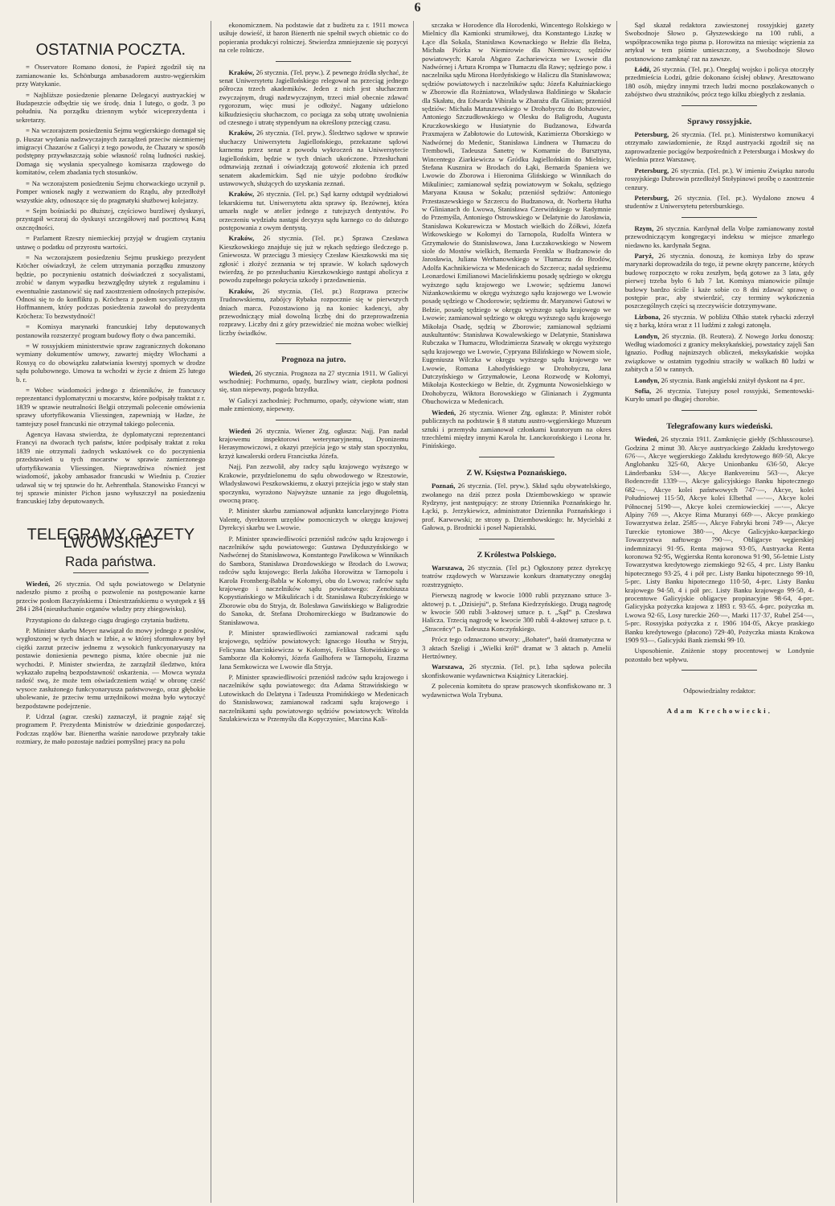6
OSTATNIA POCZTA.
= Osservatore Romano donosi, że Papież zgodził się na zamianowanie ks. Schönburga ambasadorem austro-węgierskim przy Watykanie.
= Najbliższe posiedzenie plenarne Delegacyi austryackiej w Budapeszcie odbędzie się we środę. dnia 1 lutego, o godz. 3 po południu. Na porządku dziennym wybór wiceprezydenta i sekretarzy.
= Na wczorajszem posiedzeniu Sejmu węgierskiego domagał się p. Huszar wydania nadzwyczajnych zarządzeń przeciw niezmiernej imigracyi Chazarów z Galicyi z tego powodu, że Chazary w sposób podstępny przywłaszczają sobie własność rolną ludności ruskiej. Domaga się wysłania specyalnego komisarza rządowego do komitatów, celem zbadania tych stosunków.
= Na wczorajszem posiedzeniu Sejmu chorwackiego uczynił p. Pomper wniosek nagły z wezwaniem do Rządu, aby przedłożył wszystkie akty, odnoszące się do pragmatyki służbowej kolejarzy.
= Sejm bośniacki po dłuższej, częściowo burzliwej dyskusyi, przystąpił wczoraj do dyskusyi szczegółowej nad pocztową Kasą oszczędności.
= Parlament Rzeszy niemieckiej przyjął w drugiem czytaniu ustawę o podatku od przyrostu wartości.
= Na wczorajszem posiedzeniu Sejmu pruskiego prezydent Kröcher oświadczył, że celem utrzymania porządku zmuszony będzie, po poczynieniu ostatnich doświadczeń z socyalistami, zrobić w danym wypadku bezwzględny użytek z regulaminu i ewentualnie zastanowić się nad zaostrzeniem odnośnych przepisów. Odnosi się to do konfliktu p. Kröchera z posłem socyalistycznym Hoffmannem, który podczas posiedzenia zawołał do prezydenta Kröchera: To bezwstydność!
= Komisya marynarki francuskiej Izby deputowanych postanowiła rozszerzyć program budowy floty o dwa pancerniki.
= W rossyjskiem ministerstwie spraw zagranicznych dokonano wymiany dokumentów umowy, zawartej między Włochami a Rossyą co do obowiązku załatwiania kwestyj spornych w drodze sądu polubownego. Umowa ta wchodzi w życie z dniem 25 lutego b. r.
= Wobec wiadomości jednego z dzienników, że francuscy reprezentanci dyplomatyczni u mocarstw, które podpisały traktat z r. 1839 w sprawie neutralności Belgii otrzymali polecenie omówienia sprawy ufortyfikowania Vliessingen, zapewniają w Hadze, że tamtejszy poseł francuski nie otrzymał takiego polecenia.
Agencya Havasa stwierdza, że dyplomatyczni reprezentanci Francyi na dworach tych państw, które podpisały traktat z roku 1839 nie otrzymali żadnych wskazówek co do poczynienia przedstawień u tych mocarstw w sprawie zamierzonego ufortyfikowania Vliessingen. Nieprawdziwa również jest wiadomość, jakoby ambasador francuski w Wiedniu p. Crozier udawał się w tej sprawie do hr. Aehrenthala. Stanowisko Francyi w tej sprawie minister Pichon jasno wyłuszczył na posiedzeniu francuskiej Izby deputowanych.
TELEGRAMY GAZETY LWOWSKIEJ
Rada państwa.
Wiedeń, 26 stycznia. Od sądu powiatowego w Delatynie nadeszło pismo z prośbą o pozwolenie na postępowanie karne przeciw posłom Baczyńskiemu i Dniestrzańskiemu o występek z §§ 284 i 284 (nieusłuchanie organów władzy przy zbiegowisku).
Przystąpiono do dalszego ciągu drugiego czytania budżetu.
P. Minister skarbu Meyer nawiązał do mowy jednego z posłów, wygłoszonej w tych dniach w Izbie, a w której sformułowany był ciężki zarzut przeciw jednemu z wysokich funkcyonaryuszy na postawie doniesienia pewnego pisma, które obecnie już nie wychodzi. P. Minister stwierdza, że zarządził śledztwo, która wykazało zupełną bezpodstawność oskarżenia. — Mowca wyraża radość swą, że może tem oświadczeniem wziąć w obronę cześć wysoce zasłużonego funkcyonaryusza państwowego, oraz głębokie ubolewanie, że przeciw temu urzędnikowi można było wytoczyć bezpodstawne podejrzenie.
P. Udrzal (agrar. czeski) zaznaczył, iż pragnie zająć się programem P. Prezydenta Ministrów w dziedzinie gospodarczej. Podczas rządów bar. Bienertha waśnie narodowe przybrały takie rozmiary, że mało pozostaje nadziei pomyślnej pracy na polu
ekonomicznem. Na podstawie dat z budżetu za r. 1911 mowca usiłuje dowieść, iż baron Bienerth nie spełnił swych obietnic co do popierania produkcyi rolniczej. Stwierdza zmniejszenie się pozycyi na cele rolnicze.
Kraków, 26 stycznia. (Tel. pryw.). Z pewnego źródła słychać, że senat Uniwersytetu Jagiellońskiego relegował na przeciąg jednego półrocza trzech akademików. Jeden z nich jest słuchaczem zwyczajnym, drugi nadzwyczajnym, trzeci miał obecnie zdawać rygorozum, więc musi je odłożyć. Nagany udzielono kilkudziesięciu słuchaczom, co pociąga za sobą utratę uwolnienia od czesnego i utratę stypendyum na określony przeciąg czasu.
Kraków, 26 stycznia. (Tel. pryw.). Śledztwo sądowe w sprawie słuchaczy Uniwersytetu Jagiellońskiego, przekazane sądowi karnemu przez senat z powodu wykroczeń na Uniwersytecie Jagiellońskim, będzie w tych dniach ukończone. Przesłuchani odmawiają zeznań i oświadczają gotowość złożenia ich przed senatem akademickim. Sąd nie użyje podobno środków ustawowych, służących do uzyskania zeznań.
Kraków, 26 stycznia. (Tel. pr.) Sąd karny odstąpił wydziałowi lekarskiemu tut. Uniwersytetu akta sprawy śp. Bezównej, która umarła nagle w atelier jednego z tutejszych dentystów. Po orzeczeniu wydziału nastąpi decyzya sądu karnego co do dalszego postępowania z owym dentystą.
Kraków, 26 stycznia. (Tel. pr.) Sprawa Czesława Kieszkowskiego znajduje się już w rękach sędziego śledczego p. Gniewosza. W przeciągu 3 miesięcy Czesław Kieszkowski ma się zgłosić i złożyć zeznania w tej sprawie. W kołach sądowych twierdzą, że po przesłuchaniu Kieszkowskiego nastąpi abolicya z powodu zupełnego pokrycia szkody i przedawnienia.
Kraków, 26 stycznia. (Tel. pr.) Rozprawa przeciw Trudnowskiemu, zabójcy Rybaka rozpocznie się w pierwszych dniach marca. Pozostawiono ją na koniec kadencyi, aby przewodniczący miał dowolną liczbę dni do przeprowadzenia rozprawy. Liczby dni z góry przewidzieć nie można wobec wielkiej liczby świadków.
Prognoza na jutro.
Wiedeń, 26 stycznia. Prognoza na 27 stycznia 1911. W Galicyi wschodniej: Pochmurno, opady, burzliwy wiatr, ciepłota podnosi się, stan niepewny, pogoda brzydka.
W Galicyi zachodniej: Pochmurno, opady, ożywione wiatr, stan małe zmieniony, niepewny.
Wiedeń 26 stycznia. Wiener Ztg. ogłasza: Najj. Pan nadał krajowemu inspektorowi weterynaryjnemu, Dyonizemu Herasymowiczowi, z okazyi przejścia jego w stały stan spoczynku, krzyż kawalerski orderu Franciszka Józefa.
Najj. Pan zezwolił, aby radcy sądu krajowego wyższego w Krakowie, przydzielonemu do sądu obwodowego w Rzeszowie, Władysławowi Peszkowskiemu, z okazyi przejścia jego w stały stan spoczynku, wyrażono Najwyższe uznanie za jego długoletnią, owocną pracę.
P. Minister skarbu zamianował adjunkta kancelaryjnego Piotra Valentę, dyrektorem urzędów pomocniczych w okręgu krajowej Dyrekcyi skarbu we Lwowie.
P. Minister sprawiedliwości przeniósł radców sądu krajowego i naczelników sądu powiatowego: Gustawa Dyduszyńskiego w Nadwórnej do Stanisławowa, Konstantego Pawlikowa w Winnikach do Sambora, Stanisława Drozdowskiego w Brodach do Lwowa; radców sądu krajowego: Berla Jakóba Horowitza w Tarnopolu i Karola Fronsberg-Babla w Kołomyi, obu do Lwowa; radców sądu krajowego i naczelników sądu powiatowego: Zenobiusza Kopystiańskiego w Mikulińcach i dr. Stanisława Rubczyńskiego w Zborowie obu do Stryja, dr. Bolesława Gawińskiego w Baligrodzie do Sanoka, dr. Stefana Drohomireckiego w Budzanowie do Stanisławowa.
P. Minister sprawiedliwości zamianował radcami sądu krajowego, sędziów powiatowych: Ignacego Houtha w Stryju, Felicyana Marcinkiewicza w Kołomyi, Feliksa Słotwińskiego w Samborze dla Kołomyi, Józefa Gailhofera w Tarnopolu, Erazma Jana Semkowicza we Lwowie dla Stryja.
P. Minister sprawiedliwości przeniósł radców sądu krajowego i naczelników sądu powiatowego: dra Adama Strawińskiego w Lutowiskach do Delatyna i Tadeusza Promińskiego w Medenicach do Stanisławowa; zamianował radcami sądu krajowego i naczelnikami sądu powiatowego sędziów powiatowych: Witolda Szulakiewicza w Przemyślu dla Kopyczyniec, Marcina Kali-
szczaka w Horodence dla Horodenki, Wincentego Rolskiego w Mielnicy dla Kamionki strumiłowej, dra Konstantego Liszkę w Łące dla Sokala, Stanisława Kownackiego w Bełzie dla Bełza, Michała Piórka w Niemirowie dla Niemirowa; sędziów powiatowych: Karola Abgaro Zachariewicza we Lwowie dla Nadwórnej i Artura Krompa w Tłumaczu dla Rawy; sędziego pow. i naczelnika sądu Mirona Hordyńskiego w Haliczu dla Stanisławowa; sędziów powiatowych i naczelników sądu: Józefa Kałużniackiego w Zborowie dla Rożniatowa, Władysława Baldiniego w Skałacie dla Skałatu, dra Edwarda Vibirala w Zbarażu dla Glinian; przeniósł sędziów: Michała Matuszewskiego w Drohobyczu do Bołszowiec, Antoniego Szczudłowskiego w Olesku do Baligrodu, Augusta Kruczkowskiego w Husiatynie do Budzanowa, Edwarda Praxmajera w Zabłotowie do Lutowisk, Kazimierza Oborskiego w Nadwórnej do Medenic, Stanisława Lindnera w Tłumaczu do Trembowli, Tadeusza Sanetrę w Komarnie do Bursztyna, Wincentego Ziarkiewicza w Gródku Jagiellońskim do Mielnicy, Stefana Kusznira w Brodach do Łąki, Bernarda Spaniera we Lwowie do Zborowa i Hieronima Glińskiego w Winnikach do Mikuliniec; zamianował sędzią powiatowym w Sokalu, sędziego Maryana Krausa w Sokalu; przeniósł sędziów: Antoniego Przestaszewskiego w Szczercu do Budzanowa, dr. Norberta Hutha w Glinianach do Lwowa, Stanisława Czerwińskiego w Radymnie do Przemyśla, Antoniego Ostrowskiego w Delatynie do Jarosławia, Stanisława Kokurewicza w Mostach wielkich do Żółkwi, Józefa Witkowskiego w Kołomyi do Tarnopola, Rudolfa Wintera w Grzymałowie do Stanisławowa, Jana Łuczakowskiego w Nowem siole do Mostów wielkich, Bernarda Frenkla w Budzanowie do Jarosławia, Juliana Werhanowskiego w Tłumaczu do Brodów, Adolfa Kachnikiewicza w Medenicach do Szczerca; nadał sędziemu Leonardowi Emilianowi Macielińskiemu posadę sędziego w okręgu wyższego sądu krajowego we Lwowie; sędziemu Janowi Niżankowskiemu w okręgu wyższego sądu krajowego we Lwowie posadę sędziego w Chodorowie; sędziemu dr. Maryanowi Gutowi w Bełzie, posadę sędziego w okręgu wyższego sądu krajowego we Lwowie; zamianował sędziego w okręgu wyższego sądu krajowego Mikołaja Osadę, sędzią w Zborowie; zamianował sędziami auskultantów: Stanisława Kowalewskiego w Delatynie, Stanisława Rubczaka w Tłumaczu, Włodzimierza Szawałę w okręgu wyższego sądu krajowego we Lwowie, Cypryana Bilińskiego w Nowem siole, Eugeniusza Wilczka w okręgu wyższego sądu krajowego we Lwowie, Romana Łahodyńskiego w Drohobyczu, Jana Dutczyńskiego w Grzymałowie, Leona Rozwodę w Kołomyi, Mikołaja Kosteckiego w Bełzie, dr. Zygmunta Nowosielskiego w Drohobyczu, Wiktora Borowskiego w Glinianach i Zygmunta Obuchowicza w Medenicach.
Wiedeń, 26 stycznia. Wiener Ztg. ogłasza: P. Minister robót publicznych na podstawie § 8 statutu austro-węgierskiego Muzeum sztuki i przemysłu zamianował członkami kuratoryum na okres trzechletni między innymi Karola hr. Lanckorońskiego i Leona hr. Pinińskiego.
Z W. Księstwa Poznańskiego.
Poznań, 26 stycznia. (Tel. pryw.). Skład sądu obywatelskiego, zwołanego na dziś przez posła Dziembowskiego w sprawie Rydzyny, jest następujący: ze strony Dziennika Poznańskiego hr. Łącki, p. Jerzykiewicz, administrator Dziennika Poznańskiego i prof. Karwowski; ze strony p. Dziembowskiego: hr. Mycielski z Gałowa, p. Brodnicki i poseł Napieralski.
Z Królestwa Polskiego.
Warszawa, 26 stycznia. (Tel pr.) Ogłoszony przez dyrekcyę teatrów rządowych w Warszawie konkurs dramatyczny onegdaj rozstrzygnięto.
Pierwszą nagrodę w kwocie 1000 rubli przyznano sztuce 3-aktowej p. t. „Dzisiejsi“, p. Stefana Kiedrzyńskiego. Drugą nagrodę w kwocie 500 rubli 3-aktowej sztuce p. t. „Sąd“ p. Czesława Halicza. Trzecią nagrodę w kwocie 300 rubli 4-aktowej sztuce p. t. „Straceńcy“ p. Tadeusza Konczyńskiego.
Prócz tego odznaczono utwory: „Bohater“, baśń dramatyczna w 3 aktach Szeligi i „Wielki król“ dramat w 3 aktach p. Amelii Hertzówney.
Warszawa, 26 stycznia. (Tel. pr.). Izba sądowa poleciła skonfiskowanie wydawnictwa Książnicy Literackiej.
Z polecenia komitetu do spraw prasowych skonfiskowano nr. 3 wydawnictwa Wola Trybuna.
Sąd skazał redaktora zawieszonej rossyjskiej gazety Swobodnoje Słowo p. Głyszewskiego na 100 rubli, a współpracownika tego pisma p. Horowitza na miesiąc więzienia za artykuł w tem piśmie umieszczony, a Swobodnoje Słowo postanowiono zamknąć raz na zawsze.
Łódź, 26 stycznia. (Tel. pr.). Onegdaj wojsko i policya otoczyły przedmieścia Łodzi, gdzie dokonano ścisłej obławy. Aresztowano 180 osób, między innymi trzech ludzi mocno poszlakowanych o zabójstwo dwu strażników, prócz tego kilku zbiegłych z zesłania.
Sprawy rossyjskie.
Petersburg, 26 stycznia. (Tel. pr.). Ministerstwo komunikacyi otrzymało zawiadomienie, że Rząd austryacki zgodził się na zaprowadzenie pociągów bezpośrednich z Petersburga i Moskwy do Wiednia przez Warszawę.
Petersburg, 26 stycznia. (Tel. pr.). W imieniu Związku narodu rossyjskiego Dubrowin przedłożył Stołypinowi prośbę o zaostrzenie cenzury.
Petersburg, 26 stycznia. (Tel. pr.). Wydalono znowu 4 studentów z Uniwersytetu petersburskiego.
Rzym, 26 stycznia. Kardynał della Volpe zamianowany został przewodniczącym kongregacyi indeksu w miejsce zmarłego niedawno ks. kardynała Segna.
Paryż, 26 stycznia. donoszą, że komisya Izby do spraw marynarki doprowadziła do tego, iż pewne okręty pancerne, których budowę rozpoczęto w roku zeszłym, będą gotowe za 3 lata, gdy pierwej trzeba było 6 lub 7 lat. Komisya mianowicie pilnuje budowy bardzo ściśle i każe sobie co 8 dni zdawać sprawę o postępie prac, aby stwierdzić, czy terminy wykończenia poszczególnych części są rzeczywiście dotrzymywane.
Lizbona, 26 stycznia. W pobliżu Olhão statek rybacki zderzył się z barką, która wraz z 11 ludźmi z załogi zatonęła.
Londyn, 26 stycznia. (B. Reutera). Z Nowego Jorku donoszą: Według wiadomości z granicy meksykańskiej, powstańcy zajęli San Ignazio. Podług najnizszych obliczeń, meksykańskie wojska związkowe w ostatnim tygodniu straciły w walkach 80 ludzi w zabitych a 50 w rannych.
Londyn, 26 stycznia. Bank angielski zniżył dyskont na 4 prc.
Sofia, 26 stycznia. Tutejszy poseł rossyjski, Sementowski-Kuryło umarł po długiej chorobie.
Telegrafowany kurs wiedeński.
Wiedeń, 26 stycznia 1911. Zamknięcie giełdy (Schlusscourse). Godzina 2 minut 30. Akcye austryackiego Zakładu kredytowego 676·—, Akcye węgierskiego Zakładu kredytowego 869·50, Akcye Anglobanku 325·60, Akcye Unionbanku 636·50, Akcye Länderbanku 534·—, Akcye Bankvereinu 563·—, Akcye Bodencredit 1339·—, Akcye galicyjskiego Banku hipotecznego 682·—, Akcye kolei państwowych 747·—, Akcye, kolei Południowej 115·50, Akcye kolei Elbethal —·—, Akcye kolei Północnej 5190·—, Akcye kolei czerniowieckiej —·—, Akcye Alpiny 769 —, Akcye Rima Muranyi 669·—. Akcye praskiego Towarzystwa żelaz. 2585·—, Akcye Fabryki broni 749·—, Akcye Tureckie tytoniowe 380·—, Akcye Galicyjsko-karpackiego Towarzystwa naftowego 790·—, Obligacye węgierskiej indemnizacyi 91·95. Renta majowa 93·05, Austryacka Renta koronowa 92·95, Węgierska Renta koronowa 91·90, 56-letnie Listy Towarzystwa kredytowego ziemskiego 92·65, 4 prc. Listy Banku hipotecznego 93·25, 4 i pół prc. Listy Banku hipotecznego 99·10, 5-prc. Listy Banku hipotecznego 110·50, 4-prc. Listy Banku krajowego 94·50, 4 i pół prc. Listy Banku krajowego 99·50, 4-procentowe Galicyjskie obligacye propinacyjne 98·64, 4-prc. Galicyjska pożyczka krajowa z 1893 r. 93·65. 4-prc. pożyczka m. Lwowa 92·65, Losy tureckie 260·—, Marki 117·37, Rubel 254·—, 5-prc. Rossyjska pożyczka z r. 1906 104·05, Akcye praskiego Banku kredytowego (płacono) 729·40, Pożyczka miasta Krakowa 1909 93—. Galicyjski Bank ziemski 99·10.
Usposobienie. Zniżenie stopy procentowej w Londynie pozostało bez wpływu.
Odpowiedzialny redaktor:
Adam Krechowiecki.